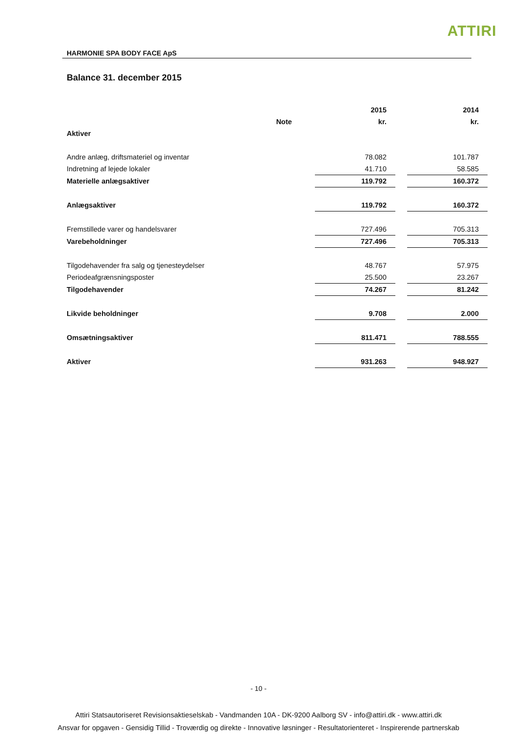ATTIRI
HARMONIE SPA BODY FACE ApS
Balance 31. december 2015
| | | 2015 | | 2014 |
| --- | --- | --- | --- | --- |
| | Note | kr. | | kr. |
| Aktiver | | | | |
| Andre anlæg, driftsmateriel og inventar | | 78.082 | | 101.787 |
| Indretning af lejede lokaler | | 41.710 | | 58.585 |
| Materielle anlægsaktiver | | 119.792 | | 160.372 |
| Anlægsaktiver | | 119.792 | | 160.372 |
| Fremstillede varer og handelsvarer | | 727.496 | | 705.313 |
| Varebeholdninger | | 727.496 | | 705.313 |
| Tilgodehavender fra salg og tjenesteydelser | | 48.767 | | 57.975 |
| Periodeafgrænsningsposter | | 25.500 | | 23.267 |
| Tilgodehavender | | 74.267 | | 81.242 |
| Likvide beholdninger | | 9.708 | | 2.000 |
| Omsætningsaktiver | | 811.471 | | 788.555 |
| Aktiver | | 931.263 | | 948.927 |
- 10 -
Attiri Statsautoriseret Revisionsaktieselskab - Vandmanden 10A - DK-9200 Aalborg SV - info@attiri.dk - www.attiri.dk
Ansvar for opgaven - Gensidig Tillid - Troværdig og direkte - Innovative løsninger - Resultatorienteret - Inspirerende partnerskab